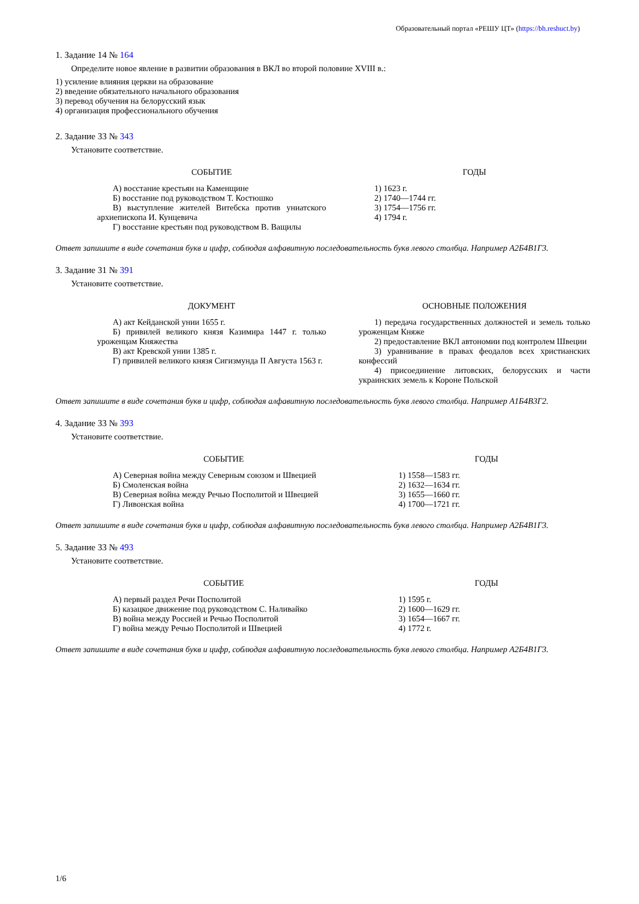Образовательный портал «РЕШУ ЦТ» (https://bh.reshuct.by)
1. Задание 14 № 164
Определите новое явление в развитии образования в ВКЛ во второй половине XVIII в.:
1) усиление влияния церкви на образование
2) введение обязательного начального образования
3) перевод обучения на белорусский язык
4) организация профессионального обучения
2. Задание 33 № 343
Установите соответствие.
| СОБЫТИЕ | | ГОДЫ |
| --- | --- | --- |
| А) восстание крестьян на Каменщине Б) восстание под руководством Т. Костюшко В) выступление жителей Витебска против униатского архиепископа И. Кунцевича Г) восстание крестьян под руководством В. Ващилы | | 1) 1623 г. 2) 1740—1744 гг. 3) 1754—1756 гг. 4) 1794 г. |
Ответ запишите в виде сочетания букв и цифр, соблюдая алфавитную последовательность букв левого столбца. Например А2Б4В1Г3.
3. Задание 31 № 391
Установите соответствие.
| ДОКУМЕНТ | | ОСНОВНЫЕ ПОЛОЖЕНИЯ |
| --- | --- | --- |
| А) акт Кейданской унии 1655 г. Б) привилей великого князя Казимира 1447 г. только уроженцам Княжества В) акт Кревской унии 1385 г. Г) привилей великого князя Сигизмунда II Августа 1563 г. | | 1) передача государственных должностей и земель только уроженцам Княже 2) предоставление ВКЛ автономии под контролем Швеции 3) уравнивание в правах феодалов всех христианских конфессий 4) присоединение литовских, белорусских и части украинских земель к Короне Польской |
Ответ запишите в виде сочетания букв и цифр, соблюдая алфавитную последовательность букв левого столбца. Например А1Б4В3Г2.
4. Задание 33 № 393
Установите соответствие.
| СОБЫТИЕ | | ГОДЫ |
| --- | --- | --- |
| А) Северная война между Северным союзом и Швецией Б) Смоленская война В) Северная война между Речью Посполитой и Швецией Г) Ливонская война | | 1) 1558—1583 гг. 2) 1632—1634 гг. 3) 1655—1660 гг. 4) 1700—1721 гг. |
Ответ запишите в виде сочетания букв и цифр, соблюдая алфавитную последовательность букв левого столбца. Например А2Б4В1Г3.
5. Задание 33 № 493
Установите соответствие.
| СОБЫТИЕ | | ГОДЫ |
| --- | --- | --- |
| А) первый раздел Речи Посполитой Б) казацкое движение под руководством С. Наливайко В) война между Россией и Речью Посполитой Г) война между Речью Посполитой и Швецией | | 1) 1595 г. 2) 1600—1629 гг. 3) 1654—1667 гг. 4) 1772 г. |
Ответ запишите в виде сочетания букв и цифр, соблюдая алфавитную последовательность букв левого столбца. Например А2Б4В1Г3.
1/6